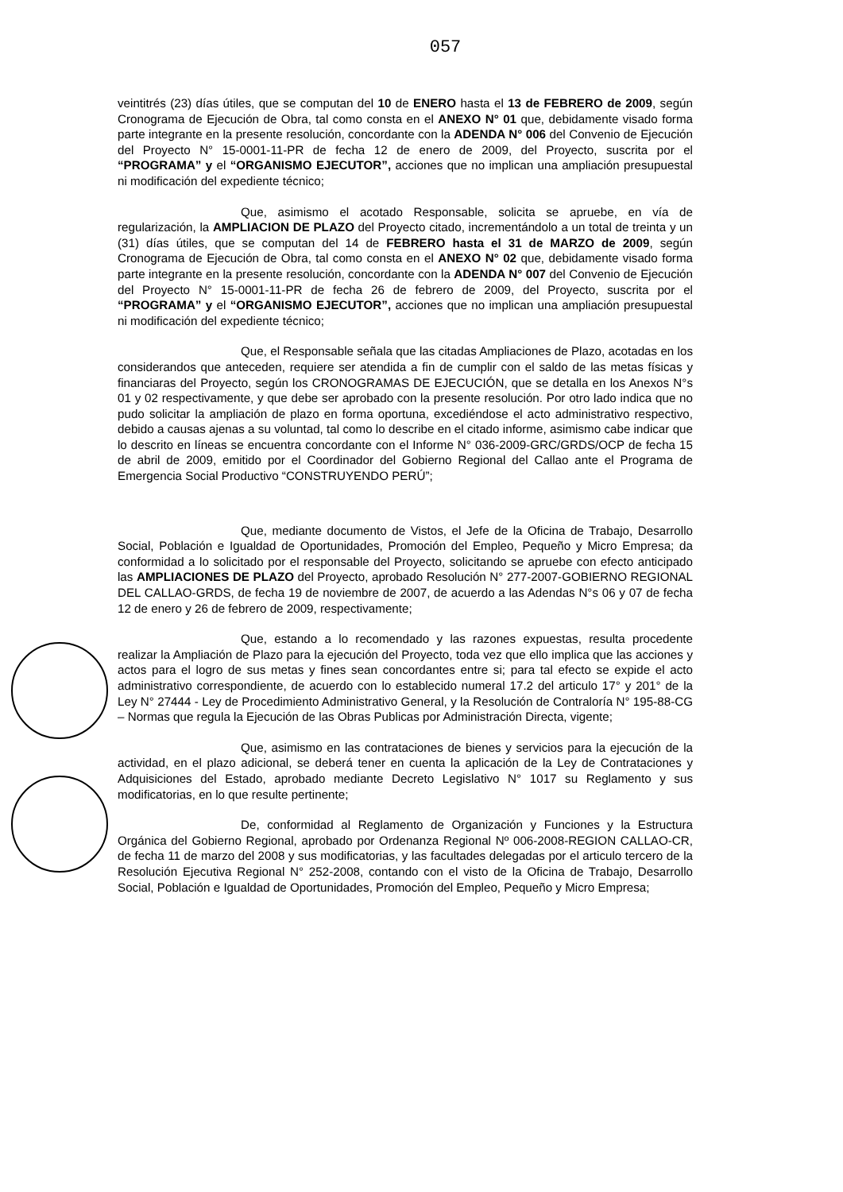057
veintitrés (23) días útiles, que se computan del 10 de ENERO hasta el 13 de FEBRERO de 2009, según Cronograma de Ejecución de Obra, tal como consta en el ANEXO N° 01 que, debidamente visado forma parte integrante en la presente resolución, concordante con la ADENDA N° 006 del Convenio de Ejecución del Proyecto N° 15-0001-11-PR de fecha 12 de enero de 2009, del Proyecto, suscrita por el “PROGRAMA” y el “ORGANISMO EJECUTOR”, acciones que no implican una ampliación presupuestal ni modificación del expediente técnico;
Que, asimismo el acotado Responsable, solicita se apruebe, en vía de regularización, la AMPLIACION DE PLAZO del Proyecto citado, incrementándolo a un total de treinta y un (31) días útiles, que se computan del 14 de FEBRERO hasta el 31 de MARZO de 2009, según Cronograma de Ejecución de Obra, tal como consta en el ANEXO N° 02 que, debidamente visado forma parte integrante en la presente resolución, concordante con la ADENDA N° 007 del Convenio de Ejecución del Proyecto N° 15-0001-11-PR de fecha 26 de febrero de 2009, del Proyecto, suscrita por el “PROGRAMA” y el “ORGANISMO EJECUTOR”, acciones que no implican una ampliación presupuestal ni modificación del expediente técnico;
Que, el Responsable señala que las citadas Ampliaciones de Plazo, acotadas en los considerandos que anteceden, requiere ser atendida a fin de cumplir con el saldo de las metas físicas y financiaras del Proyecto, según los CRONOGRAMAS DE EJECUCIÓN, que se detalla en los Anexos N°s 01 y 02 respectivamente, y que debe ser aprobado con la presente resolución. Por otro lado indica que no pudo solicitar la ampliación de plazo en forma oportuna, excediéndose el acto administrativo respectivo, debido a causas ajenas a su voluntad, tal como lo describe en el citado informe, asimismo cabe indicar que lo descrito en líneas se encuentra concordante con el Informe N° 036-2009-GRC/GRDS/OCP de fecha 15 de abril de 2009, emitido por el Coordinador del Gobierno Regional del Callao ante el Programa de Emergencia Social Productivo “CONSTRUYENDO PERÚ”;
Que, mediante documento de Vistos, el Jefe de la Oficina de Trabajo, Desarrollo Social, Población e Igualdad de Oportunidades, Promoción del Empleo, Pequeño y Micro Empresa; da conformidad a lo solicitado por el responsable del Proyecto, solicitando se apruebe con efecto anticipado las AMPLIACIONES DE PLAZO del Proyecto, aprobado Resolución N° 277-2007-GOBIERNO REGIONAL DEL CALLAO-GRDS, de fecha 19 de noviembre de 2007, de acuerdo a las Adendas N°s 06 y 07 de fecha 12 de enero y 26 de febrero de 2009, respectivamente;
Que, estando a lo recomendado y las razones expuestas, resulta procedente realizar la Ampliación de Plazo para la ejecución del Proyecto, toda vez que ello implica que las acciones y actos para el logro de sus metas y fines sean concordantes entre si; para tal efecto se expide el acto administrativo correspondiente, de acuerdo con lo establecido numeral 17.2 del articulo 17° y 201° de la Ley N° 27444 - Ley de Procedimiento Administrativo General, y la Resolución de Contraloría N° 195-88-CG – Normas que regula la Ejecución de las Obras Publicas por Administración Directa, vigente;
Que, asimismo en las contrataciones de bienes y servicios para la ejecución de la actividad, en el plazo adicional, se deberá tener en cuenta la aplicación de la Ley de Contrataciones y Adquisiciones del Estado, aprobado mediante Decreto Legislativo N° 1017 su Reglamento y sus modificatorias, en lo que resulte pertinente;
De, conformidad al Reglamento de Organización y Funciones y la Estructura Orgánica del Gobierno Regional, aprobado por Ordenanza Regional Nº 006-2008-REGION CALLAO-CR, de fecha 11 de marzo del 2008 y sus modificatorias, y las facultades delegadas por el articulo tercero de la Resolución Ejecutiva Regional N° 252-2008, contando con el visto de la Oficina de Trabajo, Desarrollo Social, Población e Igualdad de Oportunidades, Promoción del Empleo, Pequeño y Micro Empresa;